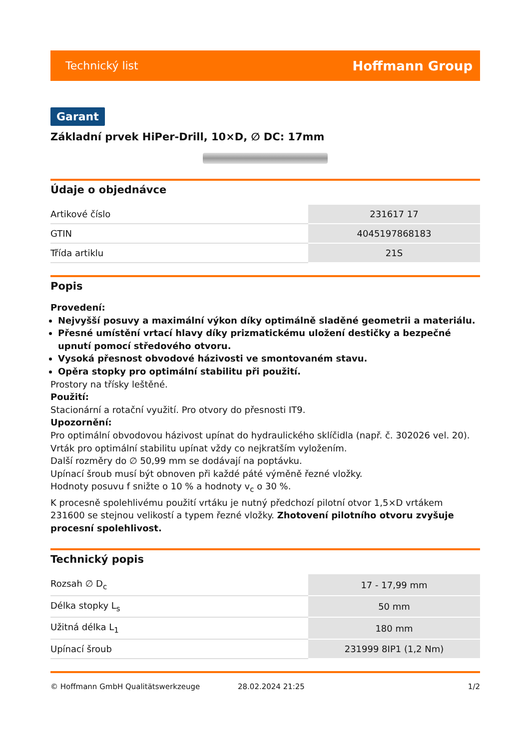Technický list Hoffmann Group
Garant
Základní prvek HiPer-Drill, 10×D, ∅ DC: 17mm
Údaje o objednávce
| Artikové číslo | 231617 17 |
| GTIN | 4045197868183 |
| Třída artiklu | 21S |
Popis
Provedení:
Nejvyšší posuvy a maximální výkon díky optimálně sladěné geometrii a materiálu.
Přesné umístění vrtací hlavy díky prizmatickému uložení destičky a bezpečné upnutí pomocí středového otvoru.
Vysoká přesnost obvodové házivosti ve smontovaném stavu.
Opěra stopky pro optimální stabilitu při použití.
Prostory na třísky leštěné.
Použití:
Stacionární a rotační využití. Pro otvory do přesnosti IT9.
Upozornění:
Pro optimální obvodovou házivost upínat do hydraulického sklíčidla (např. č. 302026 vel. 20).
Vrták pro optimální stabilitu upínat vždy co nejkratším vyložením.
Další rozměry do ∅ 50,99 mm se dodávají na poptávku.
Upínací šroub musí být obnoven při každé páté výměně řezné vložky.
Hodnoty posuvu f snižte o 10 % a hodnoty v<sub>c</sub> o 30 %.
K procesně spolehlivému použití vrtáku je nutný předchozí pilotní otvor 1,5×D vrtákem 231600 se stejnou velikostí a typem řezné vložky. Zhotovení pilotního otvoru zvyšuje procesní spolehlivost.
Technický popis
| Rozsah ∅ D<sub>c</sub> | 17 - 17,99 mm |
| Délka stopky L<sub>s</sub> | 50 mm |
| Užitná délka L<sub>1</sub> | 180 mm |
| Upínací šroub | 231999 8IP1 (1,2 Nm) |
© Hoffmann GmbH Qualitätswerkzeuge 28.02.2024 21:25 1/2